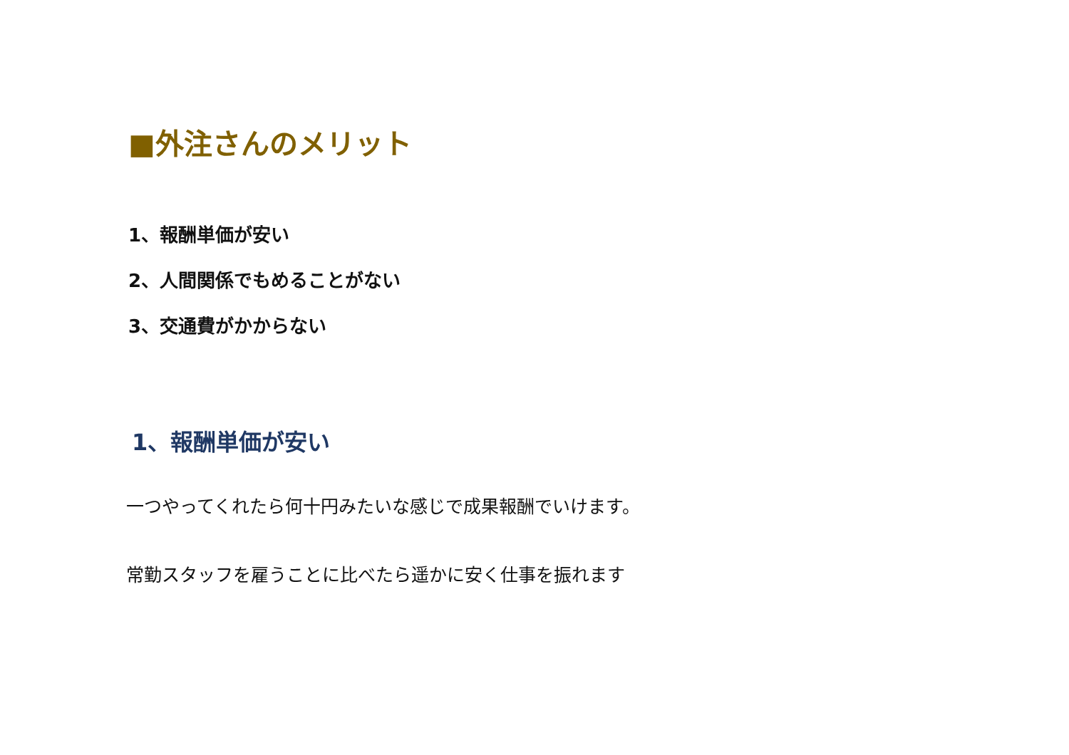■外注さんのメリット
1、報酬単価が安い
2、人間関係でもめることがない
3、交通費がかからない
1、報酬単価が安い
一つやってくれたら何十円みたいな感じで成果報酬でいけます。
常勤スタッフを雇うことに比べたら遥かに安く仕事を振れます